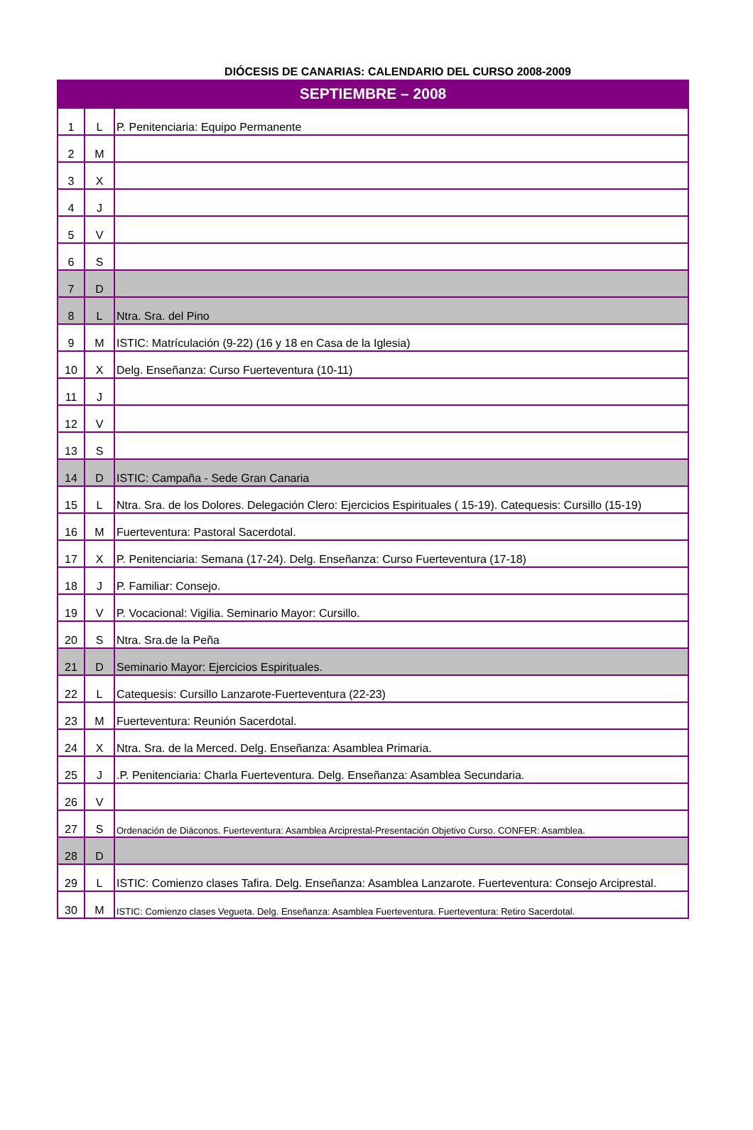DIÓCESIS DE CANARIAS: CALENDARIO DEL CURSO 2008-2009
| SEPTIEMBRE – 2008 | | |
| --- | --- | --- |
| 1 | L | P. Penitenciaria: Equipo Permanente |
| 2 | M | |
| 3 | X | |
| 4 | J | |
| 5 | V | |
| 6 | S | |
| 7 | D | |
| 8 | L | Ntra. Sra. del Pino |
| 9 | M | ISTIC: Matrículación (9-22) (16 y 18 en Casa de la Iglesia) |
| 10 | X | Delg. Enseñanza: Curso Fuerteventura (10-11) |
| 11 | J | |
| 12 | V | |
| 13 | S | |
| 14 | D | ISTIC: Campaña - Sede Gran Canaria |
| 15 | L | Ntra. Sra. de los Dolores. Delegación Clero: Ejercicios Espirituales ( 15-19). Catequesis: Cursillo (15-19) |
| 16 | M | Fuerteventura: Pastoral Sacerdotal. |
| 17 | X | P. Penitenciaria: Semana (17-24). Delg. Enseñanza: Curso Fuerteventura (17-18) |
| 18 | J | P. Familiar: Consejo. |
| 19 | V | P. Vocacional: Vigilia. Seminario Mayor: Cursillo. |
| 20 | S | Ntra. Sra.de la Peña |
| 21 | D | Seminario Mayor: Ejercicios Espirituales. |
| 22 | L | Catequesis: Cursillo Lanzarote-Fuerteventura (22-23) |
| 23 | M | Fuerteventura: Reunión Sacerdotal. |
| 24 | X | Ntra. Sra. de la Merced. Delg. Enseñanza: Asamblea Primaria. |
| 25 | J | .P. Penitenciaria: Charla Fuerteventura. Delg. Enseñanza: Asamblea Secundaria. |
| 26 | V | |
| 27 | S | Ordenación de Diáconos. Fuerteventura: Asamblea Arciprestal-Presentación Objetivo Curso. CONFER: Asamblea. |
| 28 | D | |
| 29 | L | ISTIC: Comienzo clases Tafira. Delg. Enseñanza: Asamblea Lanzarote. Fuerteventura: Consejo Arciprestal. |
| 30 | M | ISTIC: Comienzo clases Vegueta. Delg. Enseñanza: Asamblea Fuerteventura. Fuerteventura: Retiro Sacerdotal. |